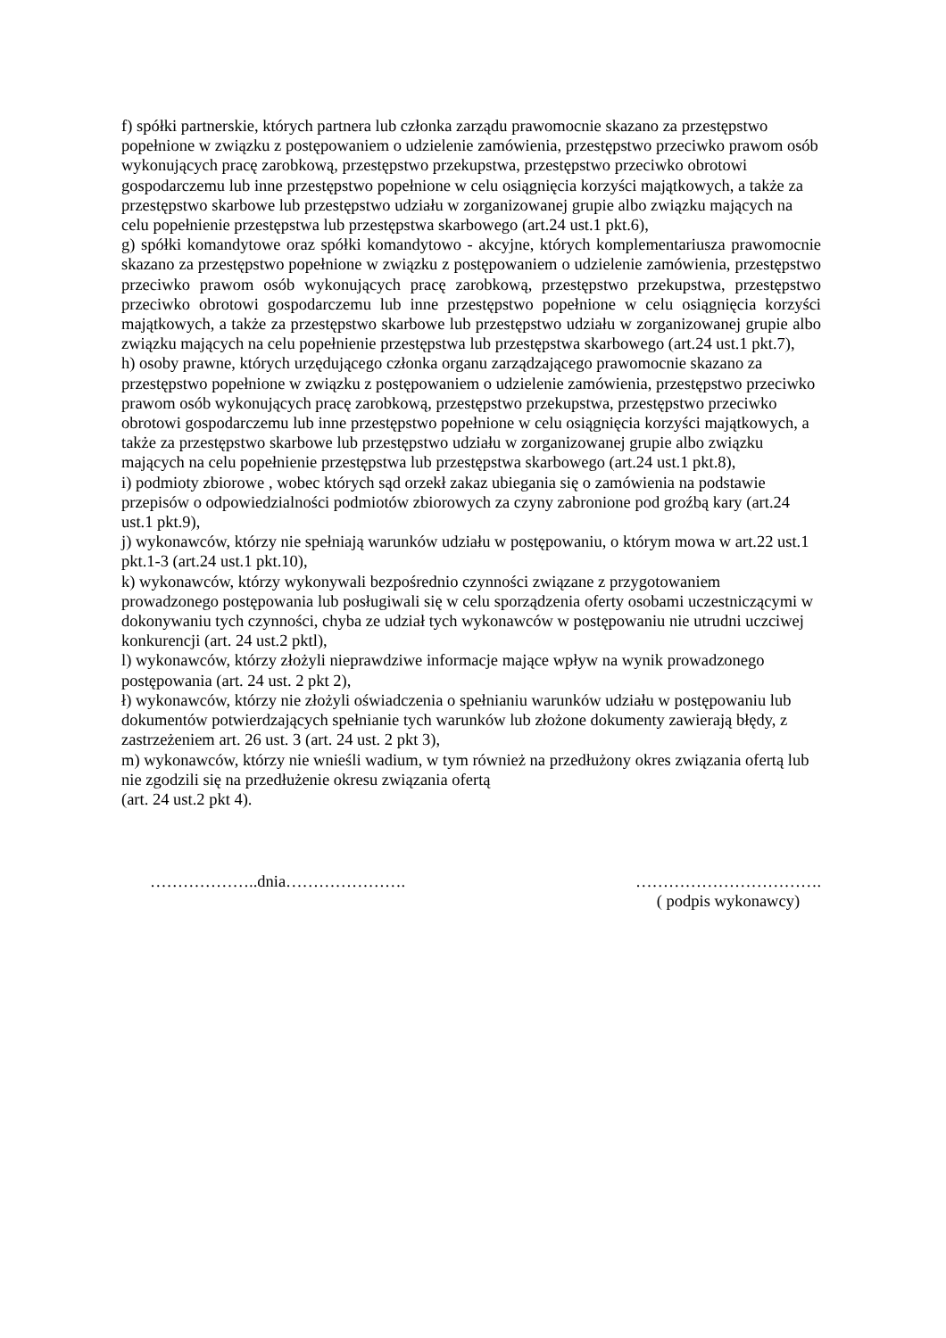f) spółki partnerskie, których partnera lub członka zarządu prawomocnie skazano za przestępstwo popełnione w związku z postępowaniem o udzielenie zamówienia, przestępstwo przeciwko prawom osób wykonujących pracę zarobkową, przestępstwo przekupstwa, przestępstwo przeciwko obrotowi gospodarczemu lub inne przestępstwo popełnione w celu osiągnięcia korzyści majątkowych, a także za przestępstwo skarbowe lub przestępstwo udziału w zorganizowanej grupie albo związku mających na celu popełnienie przestępstwa lub przestępstwa skarbowego (art.24 ust.1 pkt.6),
g) spółki komandytowe oraz spółki komandytowo - akcyjne, których komplementariusza prawomocnie skazano za przestępstwo popełnione w związku z postępowaniem o udzielenie zamówienia, przestępstwo przeciwko prawom osób wykonujących pracę zarobkową, przestępstwo przekupstwa, przestępstwo przeciwko obrotowi gospodarczemu lub inne przestępstwo popełnione w celu osiągnięcia korzyści majątkowych, a także za przestępstwo skarbowe lub przestępstwo udziału w zorganizowanej grupie albo związku mających na celu popełnienie przestępstwa lub przestępstwa skarbowego (art.24 ust.1 pkt.7),
h) osoby prawne, których urzędującego członka organu zarządzającego prawomocnie skazano za przestępstwo popełnione w związku z postępowaniem o udzielenie zamówienia, przestępstwo przeciwko prawom osób wykonujących pracę zarobkową, przestępstwo przekupstwa, przestępstwo przeciwko obrotowi gospodarczemu lub inne przestępstwo popełnione w celu osiągnięcia korzyści majątkowych, a także za przestępstwo skarbowe lub przestępstwo udziału w zorganizowanej grupie albo związku mających na celu popełnienie przestępstwa lub przestępstwa skarbowego (art.24 ust.1 pkt.8),
i) podmioty zbiorowe , wobec których sąd orzekł zakaz ubiegania się o zamówienia na podstawie przepisów o odpowiedzialności podmiotów zbiorowych za czyny zabronione pod groźbą kary (art.24 ust.1 pkt.9),
j) wykonawców, którzy nie spełniają warunków udziału w postępowaniu, o którym mowa w art.22 ust.1 pkt.1-3 (art.24 ust.1 pkt.10),
k) wykonawców, którzy wykonywali bezpośrednio czynności związane z przygotowaniem prowadzonego postępowania lub posługiwali się w celu sporządzenia oferty osobami uczestniczącymi w dokonywaniu tych czynności, chyba ze udział tych wykonawców w postępowaniu nie utrudni uczciwej konkurencji (art. 24 ust.2 pktl),
l) wykonawców, którzy złożyli nieprawdziwe informacje mające wpływ na wynik prowadzonego postępowania (art. 24 ust. 2 pkt 2),
ł) wykonawców, którzy nie złożyli oświadczenia o spełnianiu warunków udziału w postępowaniu lub dokumentów potwierdzających spełnianie tych warunków lub złożone dokumenty zawierają błędy, z zastrzeżeniem art. 26 ust. 3 (art. 24 ust. 2 pkt 3),
m) wykonawców, którzy nie wnieśli wadium, w tym również na przedłużony okres związania ofertą lub nie zgodzili się na przedłużenie okresu związania ofertą
(art. 24 ust.2 pkt 4).
………………..dnia…………………. …………………………….
( podpis wykonawcy)